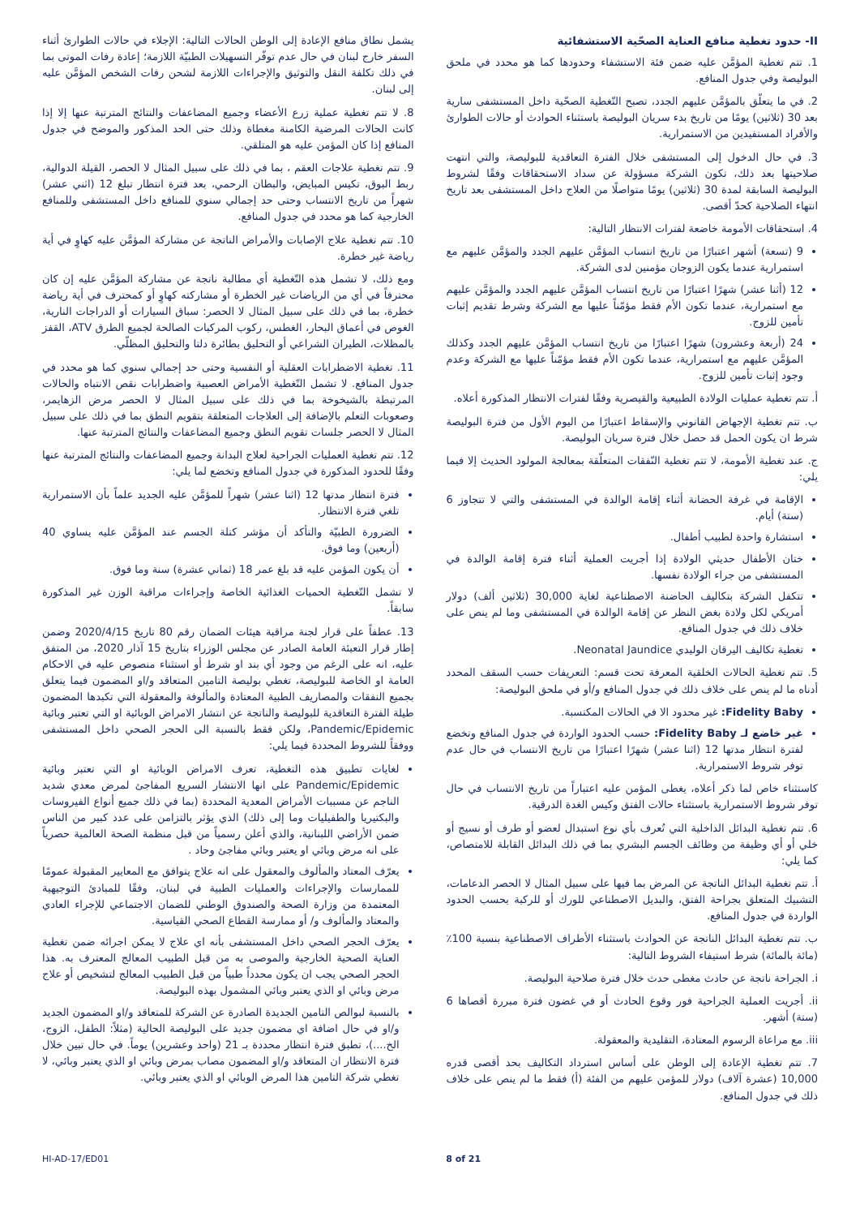II- حدود تغطية منافع العناية الصحّية الاستشفائية
1. تتم تغطية المؤمَّن عليه ضمن فئة الاستشفاء وحدودها كما هو محدد في ملحق البوليصة وفي جدول المنافع.
2. في ما يتعلّق بالمؤمَّن عليهم الجدد، تصبح التّغطية الصحّية داخل المستشفى سارية بعد 30 (ثلاثين) يومًا من تاريخ بدء سريان البوليصة باستثناء الحوادث أو حالات الطوارئ والأفراد المستفيدين من الاستمرارية.
3. في حال الدخول إلى المستشفى خلال الفترة التعاقدية للبوليصة، والتي انتهت صلاحيتها بعد ذلك، تكون الشركة مسؤولة عن سداد الاستحقاقات وفقًا لشروط البوليصة السابقة لمدة 30 (ثلاثين) يومًا متواصلًا من العلاج داخل المستشفى بعد تاريخ انتهاء الصلاحية كحدّ أقصى.
4. استحقاقات الأمومة خاضعة لفترات الانتظار التالية:
9 (تسعة) أشهر اعتبارًا من تاريخ انتساب المؤمَّن عليهم الجدد والمؤمَّن عليهم مع استمرارية عندما يكون الزوجان مؤمنين لدى الشركة.
12 (أثنا عشر) شهرًا اعتبارًا من تاريخ انتساب المؤمَّن عليهم الجدد والمؤمَّن عليهم مع استمرارية، عندما تكون الأم فقط مؤمّناً عليها مع الشركة وشرط تقديم إثبات تأمين للزوج.
24 (أربعة وعشرون) شهرًا اعتبارًا من تاريخ انتساب المؤمَّن عليهم الجدد وكذلك المؤمَّن عليهم مع استمرارية، عندما تكون الأم فقط مؤمّناً عليها مع الشركة وعدم وجود إثبات تأمين للزوج.
أ. تتم تغطية عمليات الولادة الطبيعية والقيصرية وفقًا لفترات الانتظار المذكورة أعلاه.
ب. تتم تغطية الإجهاض القانوني والإسقاط اعتبارًا من اليوم الأول من فترة البوليصة شرط ان يكون الحمل قد حصل خلال فترة سريان البوليصة.
ج. عند تغطية الأمومة، لا تتم تغطية النّفقات المتعلّقة بمعالجة المولود الحديث إلا فيما يلي:
الإقامة في غرفة الحضانة أثناء إقامة الوالدة في المستشفى والتي لا تتجاوز 6 (ستة) أيام.
استشارة واحدة لطبيب أطفال.
ختان الأطفال حديثي الولادة إذا أجريت العملية أثناء فترة إقامة الوالدة في المستشفى من جراء الولادة نفسها.
تتكفل الشركة بتكاليف الحاضنة الاصطناعية لغاية 30,000 (ثلاثين ألف) دولار أمريكي لكل ولادة بغض النظر عن إقامة الوالدة في المستشفى وما لم ينص على خلاف ذلك في جدول المنافع.
تغطية تكاليف اليرقان الوليدي Neonatal Jaundice.
5. تتم تغطية الحالات الخلقية المعرفة تحت قسم: التعريفات حسب السقف المحدد أدناه ما لم ينص على خلاف ذلك في جدول المنافع و/أو في ملحق البوليصة:
Fidelity Baby: غير محدود الا في الحالات المكتسبة.
غير خاضع لـ Fidelity Baby: حسب الحدود الواردة في جدول المنافع وتخضع لفترة انتظار مدتها 12 (اثنا عشر) شهرًا اعتبارًا من تاريخ الانتساب في حال عدم توفر شروط الاستمرارية.
كاستثناء خاص لما ذكر أعلاه، يغطى المؤمن عليه اعتباراً من تاريخ الانتساب في حال توفر شروط الاستمرارية باستثناء حالات الفتق وكيس الغدة الدرقية.
6. تتم تغطية البدائل الداخلية التي تُعرف بأي نوع استبدال لعضو أو طرف أو نسيج أو خلي أو أي وظيفة من وظائف الجسم البشري بما في ذلك البدائل القابلة للامتصاص، كما يلي:
أ. تتم تغطية البدائل الناتجة عن المرض بما فيها على سبيل المثال لا الحصر الدعامات، التشبيك المتعلق بجراحة الفتق، والبديل الاصطناعي للورك أو للركبة بحسب الحدود الواردة في جدول المنافع.
ب. تتم تغطية البدائل الناتجة عن الحوادث باستثناء الأطراف الاصطناعية بنسبة 100٪ (مائة بالمائة) شرط استيفاء الشروط التالية:
i. الجراحة ناتجة عن حادث مغطى حدث خلال فترة صلاحية البوليصة.
ii. أجريت العملية الجراحية فور وقوع الحادث أو في غضون فترة مبررة أقصاها 6 (ستة) أشهر.
iii. مع مراعاة الرسوم المعتادة، التقليدية والمعقولة.
7. تتم تغطية الإعادة إلى الوطن على أساس استرداد التكاليف بحد أقصى قدره 10,000 (عشرة آلاف) دولار للمؤمن عليهم من الفئة (أ) فقط ما لم ينص على خلاف ذلك في جدول المنافع.
يشمل نطاق منافع الإعادة إلى الوطن الحالات التالية: الإجلاء في حالات الطوارئ أثناء السفر خارج لبنان في حال عدم توفّر التسهيلات الطبيّة اللازمة؛ إعادة رفات الموتى بما في ذلك تكلفة النقل والتوثيق والإجراءات اللازمة لشحن رفات الشخص المؤمَّن عليه إلى لبنان.
8. لا تتم تغطية عملية زرع الأعضاء وجميع المضاعفات والنتائج المترتبة عنها إلا إذا كانت الحالات المرضية الكامنة مغطاة وذلك حتى الحد المذكور والموضح في جدول المنافع إذا كان المؤمن عليه هو المتلقي.
9. تتم تغطية علاجات العقم ، بما في ذلك على سبيل المثال لا الحصر، القيلة الدوالية، ربط البوق، تكيس المبايض، والبطان الرحمي، بعد فترة انتظار تبلغ 12 (اثني عشر) شهراً من تاريخ الانتساب وحتى حد إجمالي سنوي للمنافع داخل المستشفى وللمنافع الخارجية كما هو محدد في جدول المنافع.
10. تتم تغطية علاج الإصابات والأمراض الناتجة عن مشاركة المؤمَّن عليه كهاوٍ في أية رياضة غير خطرة.
ومع ذلك، لا تشمل هذه التّغطية أي مطالبة ناتجة عن مشاركة المؤمَّن عليه إن كان محترفاً في أي من الرياضات غير الخطرة أو مشاركته كهاوٍ أو كمحترف في أية رياضة خطرة، بما في ذلك على سبيل المثال لا الحصر: سباق السيارات أو الدراجات النارية، الغوص في أعماق البحار، الغطس، ركوب المركبات الصالحة لجميع الطرق ATV، القفز بالمظلات، الطيران الشراعي أو التحليق بطائرة دلتا والتحليق المظلّي.
11. تغطية الاضطرابات العقلية أو النفسية وحتى حد إجمالي سنوي كما هو محدد في جدول المنافع. لا تشمل التّغطية الأمراض العصبية واضطرابات نقص الانتباه والحالات المرتبطة بالشيخوخة بما في ذلك على سبيل المثال لا الحصر مرض الزهايمر، وصعوبات التعلم بالإضافة إلى العلاجات المتعلقة بتقويم النطق بما في ذلك على سبيل المثال لا الحصر جلسات تقويم النطق وجميع المضاعفات والنتائج المترتبة عنها.
12. تتم تغطية العمليات الجراحية لعلاج البدانة وجميع المضاعفات والنتائج المترتبة عنها وفقًا للحدود المذكورة في جدول المنافع وتخضع لما يلي:
فترة انتظار مدتها 12 (اثنا عشر) شهراً للمؤمَّن عليه الجديد علماً بأن الاستمرارية تلغي فترة الانتظار.
الضرورة الطبيّة والتأكد أن مؤشر كتلة الجسم عند المؤمَّن عليه يساوي 40 (أربعين) وما فوق.
أن يكون المؤمن عليه قد بلغ عمر 18 (ثماني عشرة) سنة وما فوق.
لا تشمل التّغطية الحميات الغذائية الخاصة وإجراءات مراقبة الوزن غير المذكورة سابقاً.
13. عطفاً على قرار لجنة مراقبة هيئات الضمان رقم 80 تاريخ 2020/4/15 وضمن إطار قرار التعبئة العامة الصادر عن مجلس الوزراء بتاريخ 15 آذار 2020، من المتفق عليه، انه على الرغم من وجود أي بند او شرط أو استثناء منصوص عليه في الاحكام العامة او الخاصة للبوليصة، تغطي بوليصة التامين المتعاقد و/او المضمون فيما يتعلق بجميع النفقات والمصاريف الطبية المعتادة والمألوفة والمعقولة التي تكبدها المضمون طيلة الفترة التعاقدية للبوليصة والناتجة عن انتشار الامراض الوبائية او التي تعتبر وبائية Pandemic/Epidemic، ولكن فقط بالنسبة الى الحجر الصحي داخل المستشفى ووفقاً للشروط المحددة فيما يلي:
لغايات تطبيق هذه التغطية، تعرف الامراض الوبائية او التي تعتبر وبائية Pandemic/Epidemic على انها الانتشار السريع المفاجئ لمرض معدي شديد الناجم عن مسببات الأمراض المعدية المحددة (بما في ذلك جميع أنواع الفيروسات والبكتيريا والطفيليات وما إلى ذلك) الذي يؤثر بالتزامن على عدد كبير من الناس ضمن الأراضي اللبنانية، والذي أعلن رسمياً من قبل منظمة الصحة العالمية حصرياً على انه مرض وبائي او يعتبر وبائي مفاجئ وحاد .
يعرّف المعتاد والمألوف والمعقول على انه علاج يتوافق مع المعايير المقبولة عمومًا للممارسات والإجراءات والعمليات الطبية في لبنان، وفقًا للمبادئ التوجيهية المعتمدة من وزارة الصحة والصندوق الوطني للضمان الاجتماعي للإجراء العادي والمعتاد والمألوف و/ أو ممارسة القطاع الصحي القياسية.
يعرّف الحجر الصحي داخل المستشفى بأنه اي علاج لا يمكن اجرائه ضمن تغطية العناية الصحية الخارجية والموصى به من قبل الطبيب المعالج المعترف به. هذا الحجر الصحي يجب ان يكون محدداً طبياً من قبل الطبيب المعالج لتشخيص أو علاج مرض وبائي او الذي يعتبر وبائي المشمول بهذه البوليصة.
بالنسبة لبوالص التامين الجديدة الصادرة عن الشركة للمتعاقد و/او المضمون الجديد و/او في حال اضافة اي مضمون جديد على البوليصة الحالية (مثلاً: الطفل، الزوج، الخ....)، تطبق فترة انتظار محددة بـ 21 (واحد وعشرين) يوماً. في حال تبين خلال فترة الانتظار ان المتعاقد و/او المضمون مصاب بمرض وبائي او الذي يعتبر وبائي، لا تغطي شركة التامين هذا المرض الوبائي او الذي يعتبر وبائي.
HI-AD-17/ED01 8 of 21